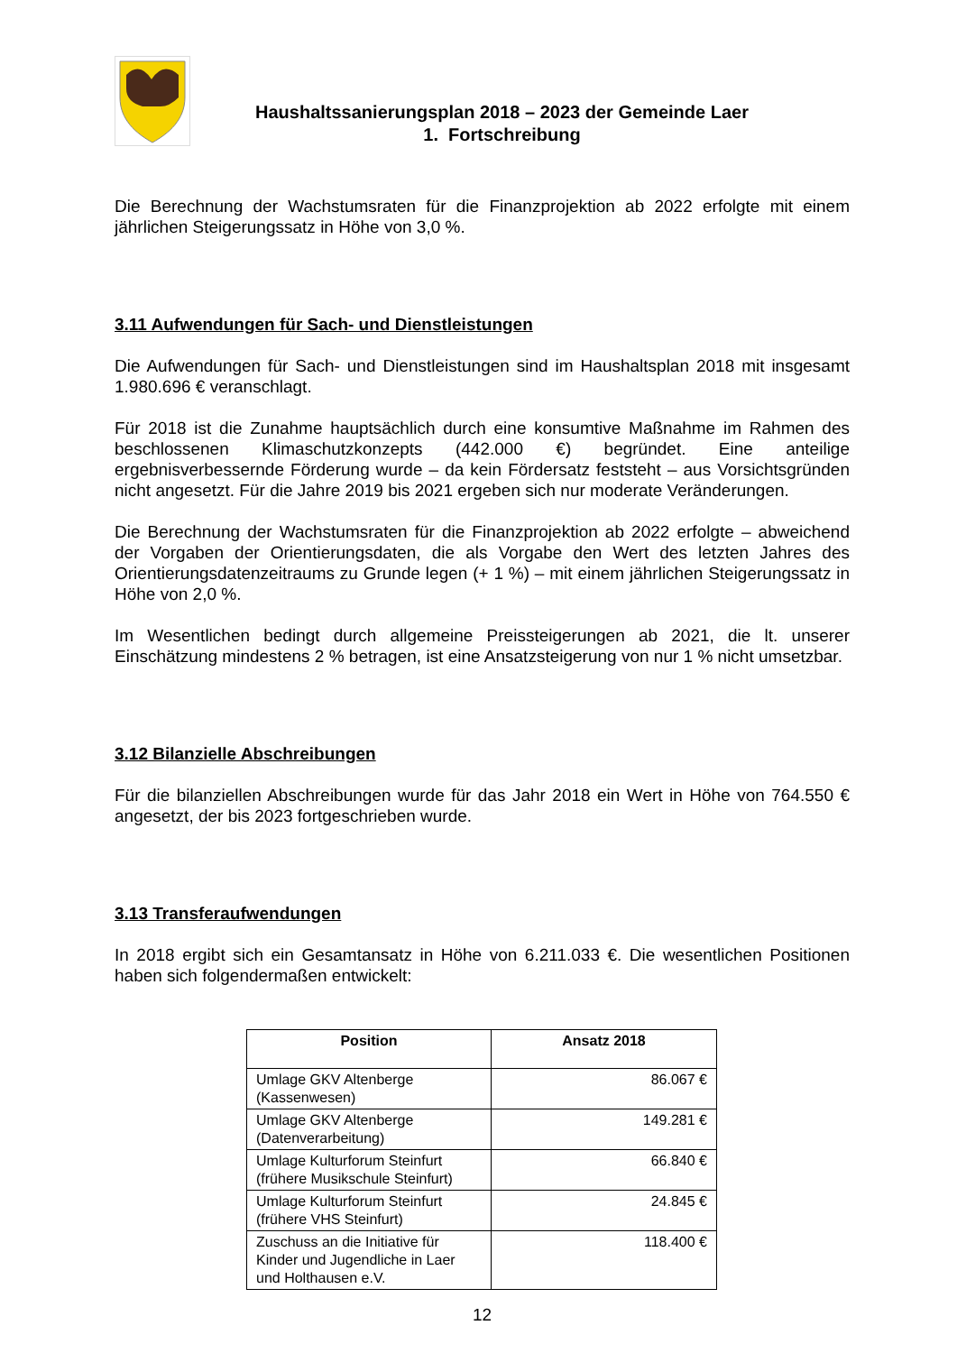Haushaltssanierungsplan 2018 – 2023 der Gemeinde Laer
1. Fortschreibung
Die Berechnung der Wachstumsraten für die Finanzprojektion ab 2022 erfolgte mit einem jährlichen Steigerungssatz in Höhe von 3,0 %.
3.11 Aufwendungen für Sach- und Dienstleistungen
Die Aufwendungen für Sach- und Dienstleistungen sind im Haushaltsplan 2018 mit insgesamt 1.980.696 € veranschlagt.
Für 2018 ist die Zunahme hauptsächlich durch eine konsumtive Maßnahme im Rahmen des beschlossenen Klimaschutzkonzepts (442.000 €) begründet. Eine anteilige ergebnisverbessernde Förderung wurde – da kein Fördersatz feststeht – aus Vorsichtsgründen nicht angesetzt. Für die Jahre 2019 bis 2021 ergeben sich nur moderate Veränderungen.
Die Berechnung der Wachstumsraten für die Finanzprojektion ab 2022 erfolgte – abweichend der Vorgaben der Orientierungsdaten, die als Vorgabe den Wert des letzten Jahres des Orientierungsdatenzeitraums zu Grunde legen (+ 1 %) – mit einem jährlichen Steigerungssatz in Höhe von 2,0 %.
Im Wesentlichen bedingt durch allgemeine Preissteigerungen ab 2021, die lt. unserer Einschätzung mindestens 2 % betragen, ist eine Ansatzsteigerung von nur 1 % nicht umsetzbar.
3.12 Bilanzielle Abschreibungen
Für die bilanziellen Abschreibungen wurde für das Jahr 2018 ein Wert in Höhe von 764.550 € angesetzt, der bis 2023 fortgeschrieben wurde.
3.13 Transferaufwendungen
In 2018 ergibt sich ein Gesamtansatz in Höhe von 6.211.033 €. Die wesentlichen Positionen haben sich folgendermaßen entwickelt:
| Position | Ansatz 2018 |
| --- | --- |
| Umlage GKV Altenberge (Kassenwesen) | 86.067 € |
| Umlage GKV Altenberge (Datenverarbeitung) | 149.281 € |
| Umlage Kulturforum Steinfurt (frühere Musikschule Steinfurt) | 66.840 € |
| Umlage Kulturforum Steinfurt (frühere VHS Steinfurt) | 24.845 € |
| Zuschuss an die Initiative für Kinder und Jugendliche in Laer und Holthausen e.V. | 118.400 € |
12